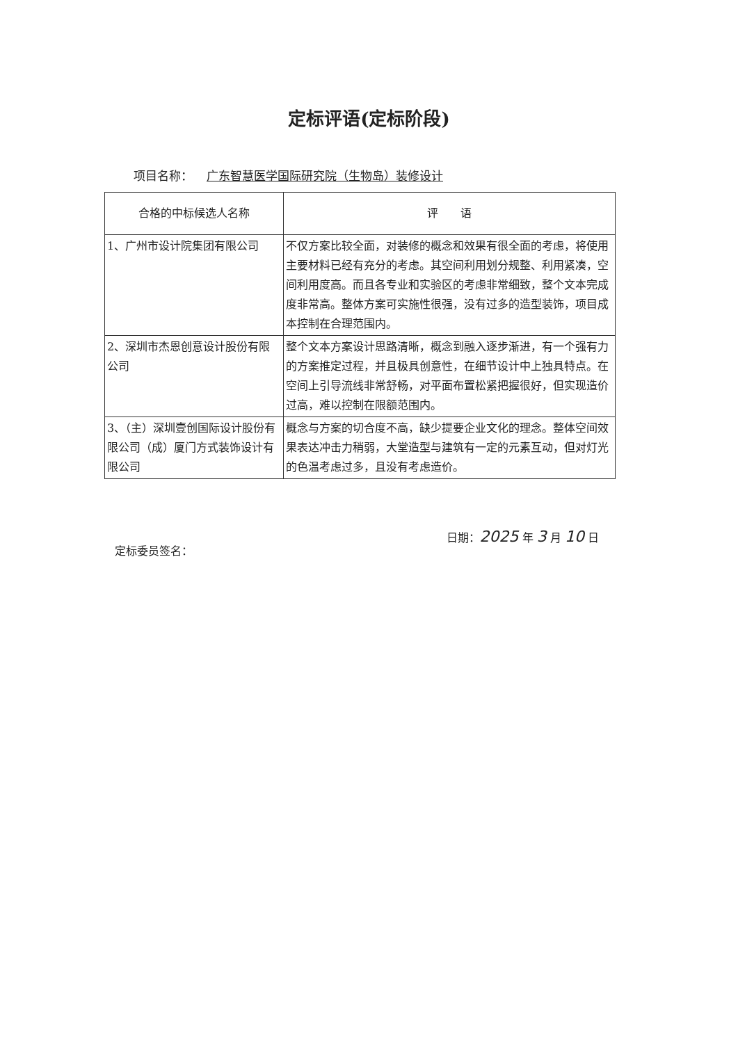定标评语(定标阶段)
项目名称： 广东智慧医学国际研究院（生物岛）装修设计
| 合格的中标候选人名称 | 评 语 |
| --- | --- |
| 1、广州市设计院集团有限公司 | 不仅方案比较全面，对装修的概念和效果有很全面的考虑，将使用主要材料已经有充分的考虑。其空间利用划分规整、利用紧凑，空间利用度高。而且各专业和实验区的考虑非常细致，整个文本完成度非常高。整体方案可实施性很强，没有过多的造型装饰，项目成本控制在合理范围内。 |
| 2、深圳市杰恩创意设计股份有限公司 | 整个文本方案设计思路清晰，概念到融入逐步渐进，有一个强有力的方案推定过程，并且极具创意性，在细节设计中上独具特点。在空间上引导流线非常舒畅，对平面布置松紧把握很好，但实现造价过高，难以控制在限额范围内。 |
| 3、（主）深圳壹创国际设计股份有限公司（成）厦门方式装饰设计有限公司 | 概念与方案的切合度不高，缺少提要企业文化的理念。整体空间效果表达冲击力稍弱，大堂造型与建筑有一定的元素互动，但对灯光的色温考虑过多，且没有考虑造价。 |
定标委员签名： 日期：2025 年 3 月 10 日